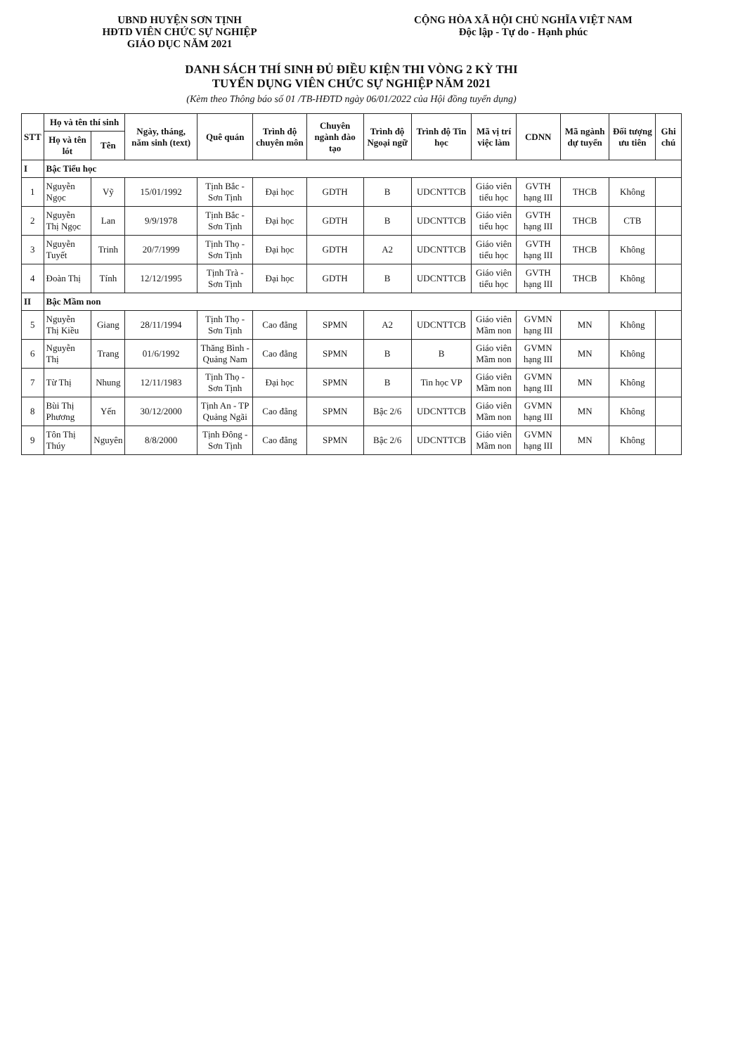UBND HUYỆN SƠN TỊNH
HĐTD VIÊN CHỨC SỰ NGHIỆP
GIÁO DỤC NĂM 2021
CỘNG HÒA XÃ HỘI CHỦ NGHĨA VIỆT NAM
Độc lập - Tự do - Hạnh phúc
DANH SÁCH THÍ SINH ĐỦ ĐIỀU KIỆN THI VÒNG 2 KỲ THI
TUYỂN DỤNG VIÊN CHỨC SỰ NGHIỆP NĂM 2021
(Kèm theo Thông báo số 01 /TB-HĐTD ngày 06/01/2022 của Hội đồng tuyển dụng)
| STT | Họ và tên thí sinh | | Ngày, tháng, năm sinh (text) | Quê quán | Trình độ chuyên môn | Chuyên ngành đào tạo | Trình độ Ngoại ngữ | Trình độ Tin học | Mã vị trí việc làm | CDNN | Mã ngành dự tuyển | Đối tượng ưu tiên | Ghi chú |
| --- | --- | --- | --- | --- | --- | --- | --- | --- | --- | --- | --- | --- | --- |
| | Họ và tên lót | Tên | | | | | | | | | | | |
| I | Bậc Tiểu học | | | | | | | | | | | | |
| 1 | Nguyễn Ngọc | Vỹ | 15/01/1992 | Tịnh Bắc - Sơn Tịnh | Đại học | GDTH | B | UDCNTTCB | Giáo viên tiểu học | GVTH hạng III | THCB | Không | |
| 2 | Nguyễn Thị Ngọc | Lan | 9/9/1978 | Tịnh Bắc - Sơn Tịnh | Đại học | GDTH | B | UDCNTTCB | Giáo viên tiểu học | GVTH hạng III | THCB | CTB | |
| 3 | Nguyễn Tuyết | Trinh | 20/7/1999 | Tịnh Thọ - Sơn Tịnh | Đại học | GDTH | A2 | UDCNTTCB | Giáo viên tiểu học | GVTH hạng III | THCB | Không | |
| 4 | Đoàn Thị | Tính | 12/12/1995 | Tịnh Trà - Sơn Tịnh | Đại học | GDTH | B | UDCNTTCB | Giáo viên tiểu học | GVTH hạng III | THCB | Không | |
| II | Bậc Mầm non | | | | | | | | | | | | |
| 5 | Nguyễn Thị Kiều | Giang | 28/11/1994 | Tịnh Thọ - Sơn Tịnh | Cao đẳng | SPMN | A2 | UDCNTTCB | Giáo viên Mầm non | GVMN hạng III | MN | Không | |
| 6 | Nguyễn Thị | Trang | 01/6/1992 | Thăng Bình - Quảng Nam | Cao đẳng | SPMN | B | B | Giáo viên Mầm non | GVMN hạng III | MN | Không | |
| 7 | Từ Thị | Nhung | 12/11/1983 | Tịnh Thọ - Sơn Tịnh | Đại học | SPMN | B | Tin học VP | Giáo viên Mầm non | GVMN hạng III | MN | Không | |
| 8 | Bùi Thị Phương | Yến | 30/12/2000 | Tịnh An - TP Quảng Ngãi | Cao đẳng | SPMN | Bậc 2/6 | UDCNTTCB | Giáo viên Mầm non | GVMN hạng III | MN | Không | |
| 9 | Tôn Thị Thúy | Nguyên | 8/8/2000 | Tịnh Đông - Sơn Tịnh | Cao đẳng | SPMN | Bậc 2/6 | UDCNTTCB | Giáo viên Mầm non | GVMN hạng III | MN | Không | |